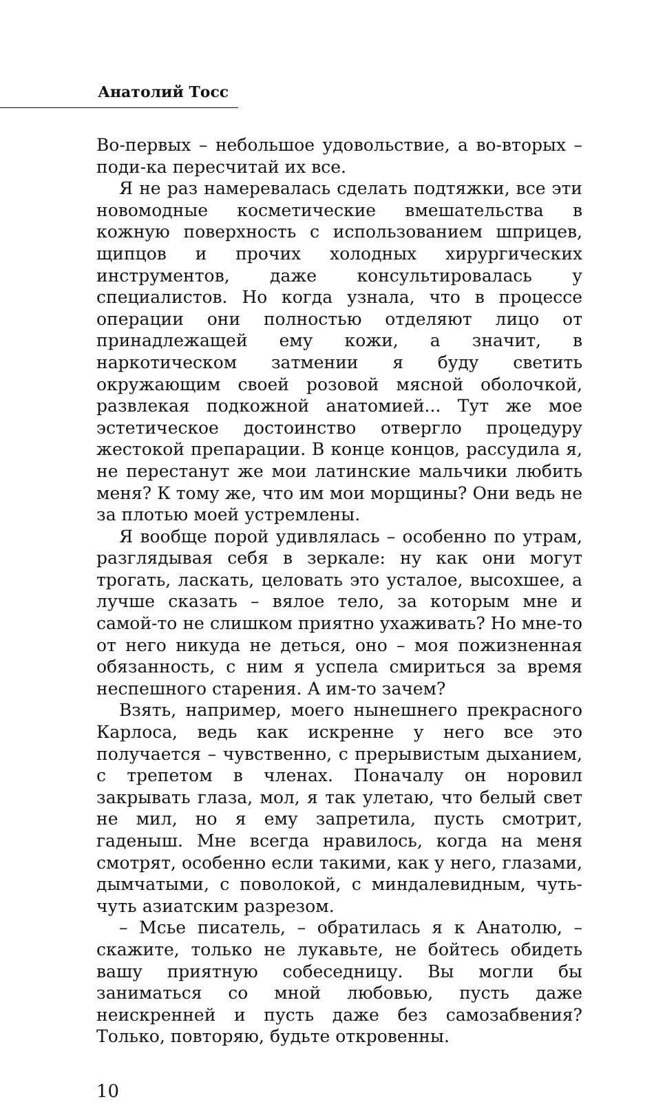Анатолий Тосс
Во-первых – небольшое удовольствие, а во-вторых – поди-ка пересчитай их все.
Я не раз намеревалась сделать подтяжки, все эти новомодные косметические вмешательства в кожную поверхность с использованием шприцев, щипцов и прочих холодных хирургических инструментов, даже консультировалась у специалистов. Но когда узнала, что в процессе операции они полностью отделяют лицо от принадлежащей ему кожи, а значит, в наркотическом затмении я буду светить окружающим своей розовой мясной оболочкой, развлекая подкожной анатомией... Тут же мое эстетическое достоинство отвергло процедуру жестокой препарации. В конце концов, рассудила я, не перестанут же мои латинские мальчики любить меня? К тому же, что им мои морщины? Они ведь не за плотью моей устремлены.
Я вообще порой удивлялась – особенно по утрам, разглядывая себя в зеркале: ну как они могут трогать, ласкать, целовать это усталое, высохшее, а лучше сказать – вялое тело, за которым мне и самой-то не слишком приятно ухаживать? Но мне-то от него никуда не деться, оно – моя пожизненная обязанность, с ним я успела смириться за время неспешного старения. А им-то зачем?
Взять, например, моего нынешнего прекрасного Карлоса, ведь как искренне у него все это получается – чувственно, с прерывистым дыханием, с трепетом в членах. Поначалу он норовил закрывать глаза, мол, я так улетаю, что белый свет не мил, но я ему запретила, пусть смотрит, гаденыш. Мне всегда нравилось, когда на меня смотрят, особенно если такими, как у него, глазами, дымчатыми, с поволокой, с миндалевидным, чуть-чуть азиатским разрезом.
– Мсье писатель, – обратилась я к Анатолю, – скажите, только не лукавьте, не бойтесь обидеть вашу приятную собеседницу. Вы могли бы заниматься со мной любовью, пусть даже неискренней и пусть даже без самозабвения? Только, повторяю, будьте откровенны.
10